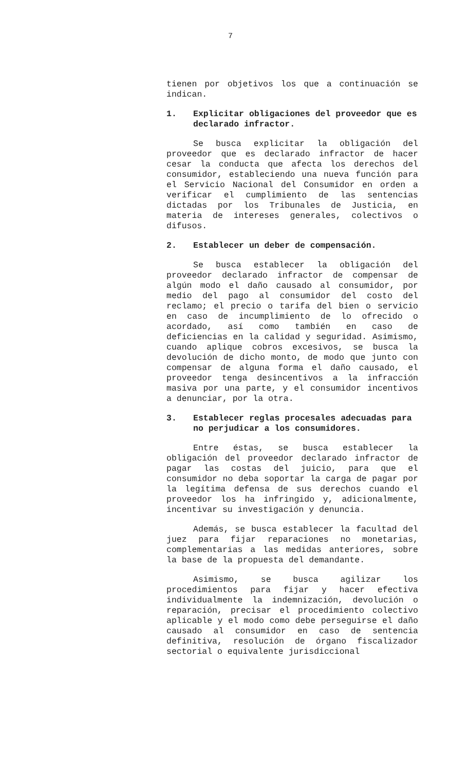7
tienen por objetivos los que a continuación se indican.
1. Explicitar obligaciones del proveedor que es declarado infractor.
Se busca explicitar la obligación del proveedor que es declarado infractor de hacer cesar la conducta que afecta los derechos del consumidor, estableciendo una nueva función para el Servicio Nacional del Consumidor en orden a verificar el cumplimiento de las sentencias dictadas por los Tribunales de Justicia, en materia de intereses generales, colectivos o difusos.
2. Establecer un deber de compensación.
Se busca establecer la obligación del proveedor declarado infractor de compensar de algún modo el daño causado al consumidor, por medio del pago al consumidor del costo del reclamo; el precio o tarifa del bien o servicio en caso de incumplimiento de lo ofrecido o acordado, así como también en caso de deficiencias en la calidad y seguridad. Asimismo, cuando aplique cobros excesivos, se busca la devolución de dicho monto, de modo que junto con compensar de alguna forma el daño causado, el proveedor tenga desincentivos a la infracción masiva por una parte, y el consumidor incentivos a denunciar, por la otra.
3. Establecer reglas procesales adecuadas para no perjudicar a los consumidores.
Entre éstas, se busca establecer la obligación del proveedor declarado infractor de pagar las costas del juicio, para que el consumidor no deba soportar la carga de pagar por la legítima defensa de sus derechos cuando el proveedor los ha infringido y, adicionalmente, incentivar su investigación y denuncia.
Además, se busca establecer la facultad del juez para fijar reparaciones no monetarias, complementarias a las medidas anteriores, sobre la base de la propuesta del demandante.
Asimismo, se busca agilizar los procedimientos para fijar y hacer efectiva individualmente la indemnización, devolución o reparación, precisar el procedimiento colectivo aplicable y el modo como debe perseguirse el daño causado al consumidor en caso de sentencia definitiva, resolución de órgano fiscalizador sectorial o equivalente jurisdiccional